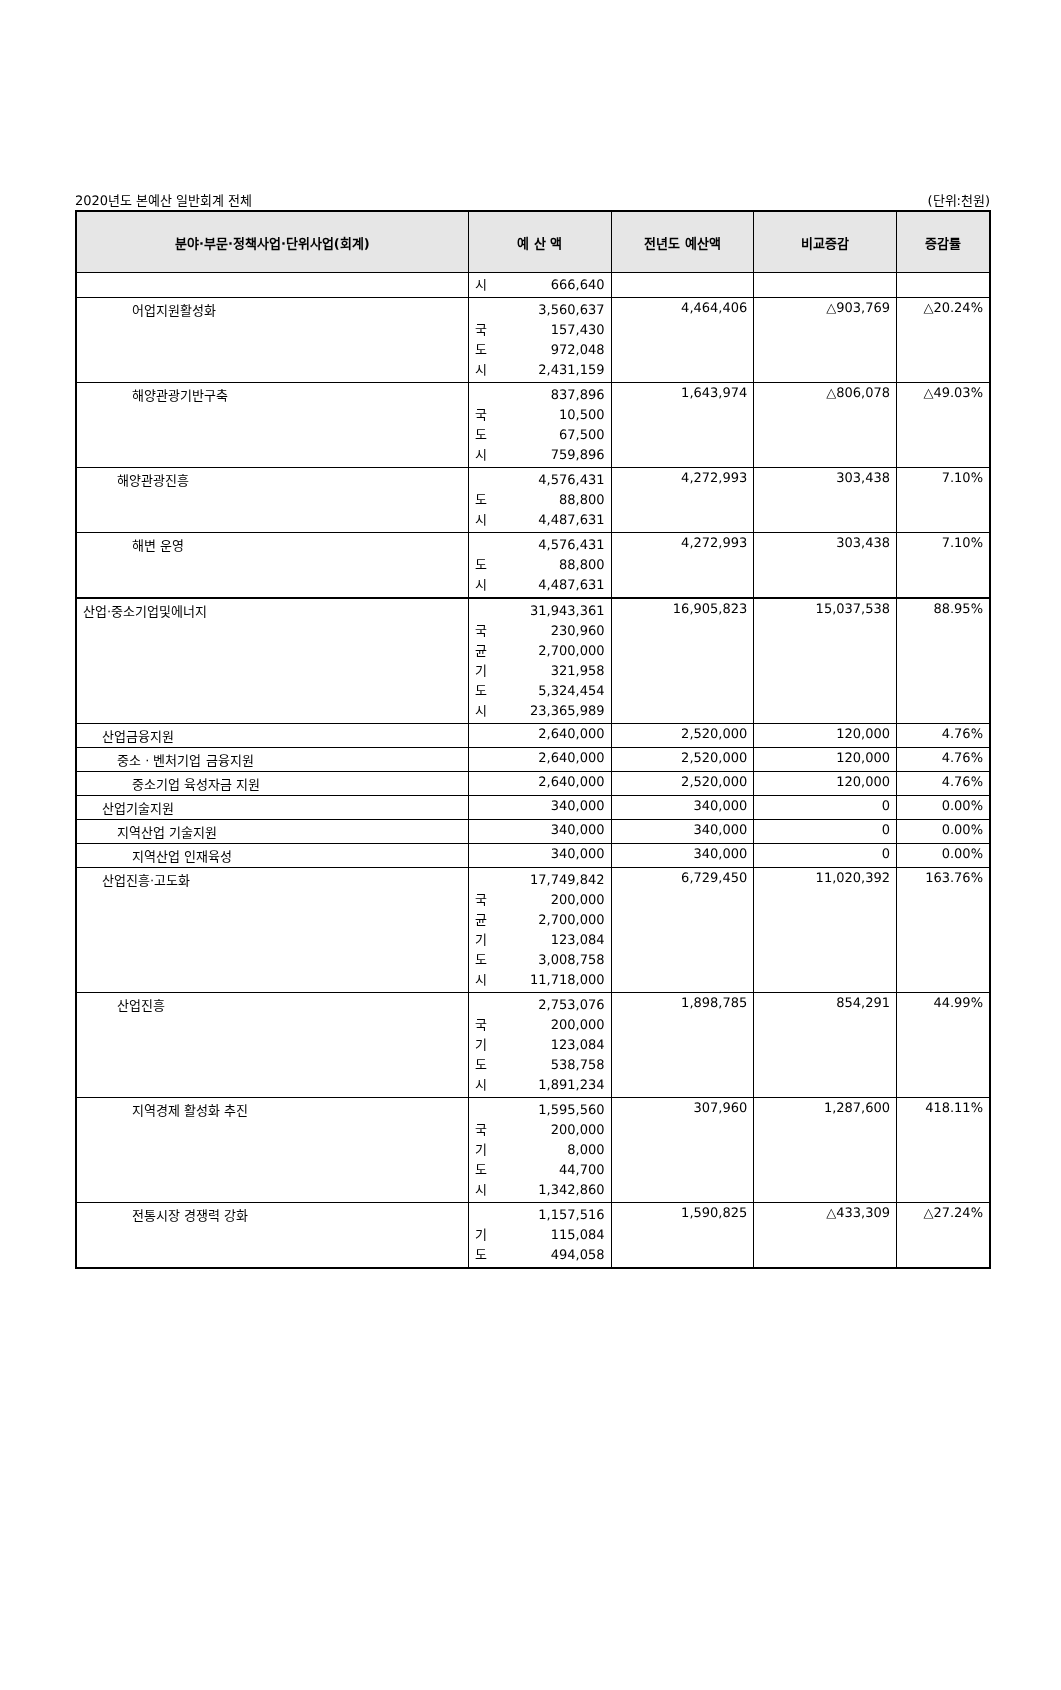2020년도 본예산 일반회계 전체 (단위:천원)
| 분야·부문·정책사업·단위사업(회계) | 예 산 액 | 전년도 예산액 | 비교증감 | 증감률 |
| --- | --- | --- | --- | --- |
| | 시 666,640 | | | |
| 어업지원활성화 | 3,560,637 국 157,430 도 972,048 시 2,431,159 | 4,464,406 | △903,769 | △20.24% |
| 해양관광기반구축 | 837,896 국 10,500 도 67,500 시 759,896 | 1,643,974 | △806,078 | △49.03% |
| 해양관광진흥 | 4,576,431 도 88,800 시 4,487,631 | 4,272,993 | 303,438 | 7.10% |
| 해변 운영 | 4,576,431 도 88,800 시 4,487,631 | 4,272,993 | 303,438 | 7.10% |
| 산업·중소기업및에너지 | 31,943,361 국 230,960 균 2,700,000 기 321,958 도 5,324,454 시 23,365,989 | 16,905,823 | 15,037,538 | 88.95% |
| 산업금융지원 | 2,640,000 | 2,520,000 | 120,000 | 4.76% |
| 중소 · 벤처기업 금융지원 | 2,640,000 | 2,520,000 | 120,000 | 4.76% |
| 중소기업 육성자금 지원 | 2,640,000 | 2,520,000 | 120,000 | 4.76% |
| 산업기술지원 | 340,000 | 340,000 | 0 | 0.00% |
| 지역산업 기술지원 | 340,000 | 340,000 | 0 | 0.00% |
| 지역산업 인재육성 | 340,000 | 340,000 | 0 | 0.00% |
| 산업진흥·고도화 | 17,749,842 국 200,000 균 2,700,000 기 123,084 도 3,008,758 시 11,718,000 | 6,729,450 | 11,020,392 | 163.76% |
| 산업진흥 | 2,753,076 국 200,000 기 123,084 도 538,758 시 1,891,234 | 1,898,785 | 854,291 | 44.99% |
| 지역경제 활성화 추진 | 1,595,560 국 200,000 기 8,000 도 44,700 시 1,342,860 | 307,960 | 1,287,600 | 418.11% |
| 전통시장 경쟁력 강화 | 1,157,516 기 115,084 도 494,058 | 1,590,825 | △433,309 | △27.24% |